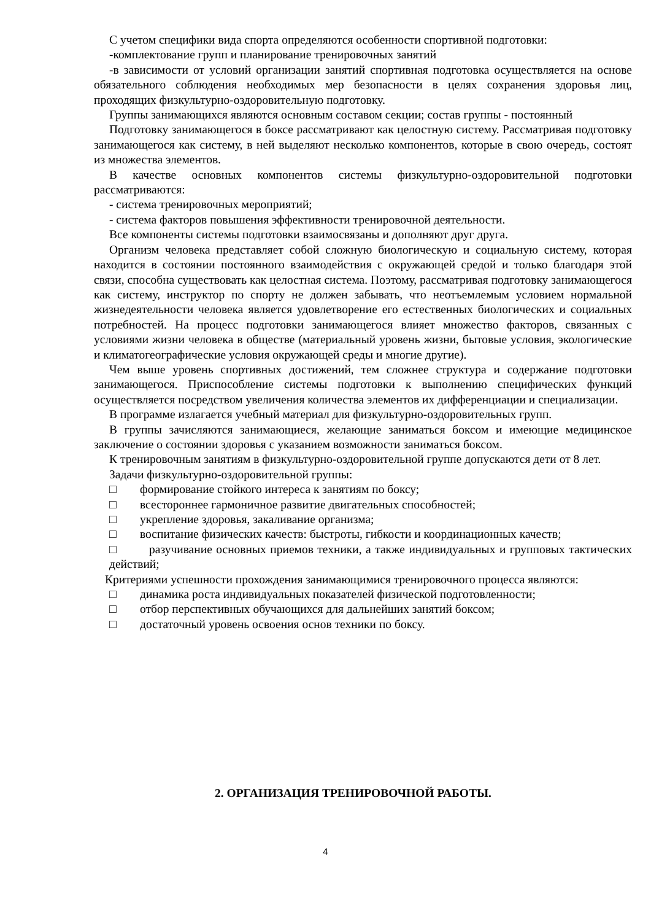С учетом специфики вида спорта определяются особенности спортивной подготовки:
-комплектование групп и планирование тренировочных занятий
-в зависимости от условий организации занятий спортивная подготовка осуществляется на основе обязательного соблюдения необходимых мер безопасности в целях сохранения здоровья лиц, проходящих физкультурно-оздоровительную подготовку.
Группы занимающихся являются основным составом секции; состав группы - постоянный
Подготовку занимающегося в боксе рассматривают как целостную систему. Рассматривая подготовку занимающегося как систему, в ней выделяют несколько компонентов, которые в свою очередь, состоят из множества элементов.
В качестве основных компонентов системы физкультурно-оздоровительной подготовки рассматриваются:
- система тренировочных мероприятий;
- система факторов повышения эффективности тренировочной деятельности.
Все компоненты системы подготовки взаимосвязаны и дополняют друг друга.
Организм человека представляет собой сложную биологическую и социальную систему, которая находится в состоянии постоянного взаимодействия с окружающей средой и только благодаря этой связи, способна существовать как целостная система. Поэтому, рассматривая подготовку занимающегося как систему, инструктор по спорту не должен забывать, что неотъемлемым условием нормальной жизнедеятельности человека является удовлетворение его естественных биологических и социальных потребностей. На процесс подготовки занимающегося влияет множество факторов, связанных с условиями жизни человека в обществе (материальный уровень жизни, бытовые условия, экологические и климатогеографические условия окружающей среды и многие другие).
Чем выше уровень спортивных достижений, тем сложнее структура и содержание подготовки занимающегося. Приспособление системы подготовки к выполнению специфических функций осуществляется посредством увеличения количества элементов их дифференциации и специализации.
В программе излагается учебный материал для физкультурно-оздоровительных групп.
В группы зачисляются занимающиеся, желающие заниматься боксом и имеющие медицинское заключение о состоянии здоровья с указанием возможности заниматься боксом.
К тренировочным занятиям в физкультурно-оздоровительной группе допускаются дети от 8 лет.
Задачи физкультурно-оздоровительной группы:
□ формирование стойкого интереса к занятиям по боксу;
□ всестороннее гармоничное развитие двигательных способностей;
□ укрепление здоровья, закаливание организма;
□ воспитание физических качеств: быстроты, гибкости и координационных качеств;
□ разучивание основных приемов техники, а также индивидуальных и групповых тактических действий;
Критериями успешности прохождения занимающимися тренировочного процесса являются:
□ динамика роста индивидуальных показателей физической подготовленности;
□ отбор перспективных обучающихся для дальнейших занятий боксом;
□ достаточный уровень освоения основ техники по боксу.
2. ОРГАНИЗАЦИЯ ТРЕНИРОВОЧНОЙ РАБОТЫ.
4